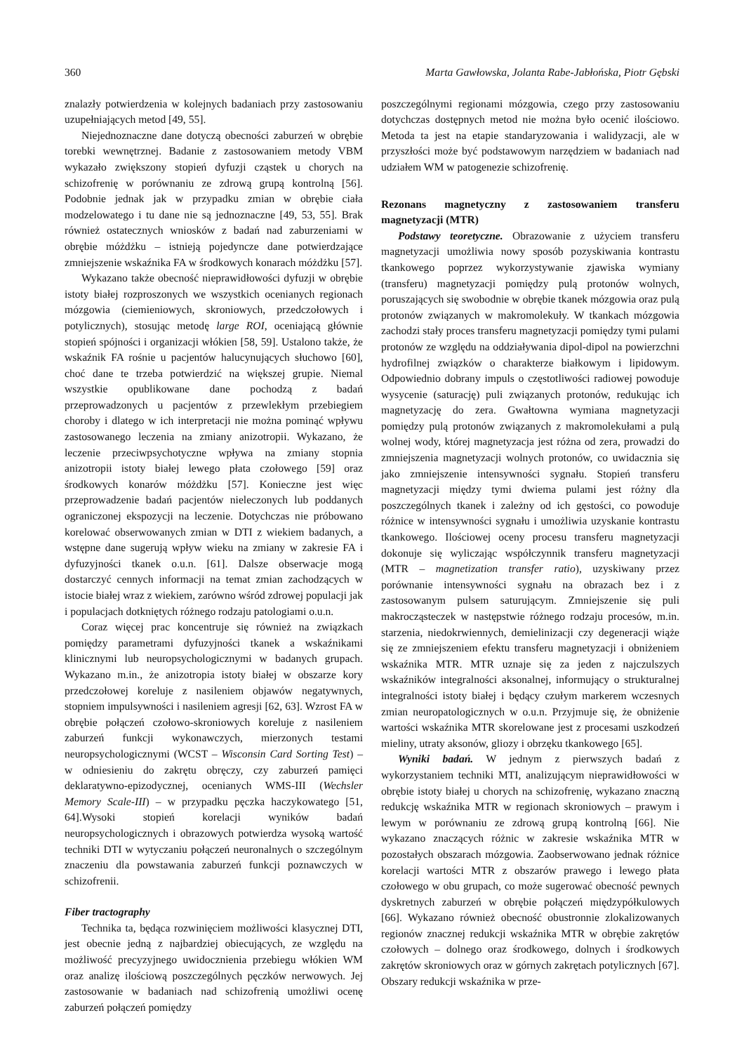360 Marta Gawłowska, Jolanta Rabe-Jabłońska, Piotr Gębski
znalazły potwierdzenia w kolejnych badaniach przy zastosowaniu uzupełniających metod [49, 55].
Niejednoznaczne dane dotyczą obecności zaburzeń w obrębie torebki wewnętrznej. Badanie z zastosowaniem metody VBM wykazało zwiększony stopień dyfuzji cząstek u chorych na schizofrenię w porównaniu ze zdrową grupą kontrolną [56]. Podobnie jednak jak w przypadku zmian w obrębie ciała modzelowatego i tu dane nie są jednoznaczne [49, 53, 55]. Brak również ostatecznych wniosków z badań nad zaburzeniami w obrębie móżdżku – istnieją pojedyncze dane potwierdzające zmniejszenie wskaźnika FA w środkowych konarach móżdżku [57].
Wykazano także obecność nieprawidłowości dyfuzji w obrębie istoty białej rozproszonych we wszystkich ocenianych regionach mózgowia (ciemieniowych, skroniowych, przedczołowych i potylicznych), stosując metodę large ROI, oceniającą głównie stopień spójności i organizacji włókien [58, 59]. Ustalono także, że wskaźnik FA rośnie u pacjentów halucynujących słuchowo [60], choć dane te trzeba potwierdzić na większej grupie. Niemal wszystkie opublikowane dane pochodzą z badań przeprowadzonych u pacjentów z przewlekłym przebiegiem choroby i dlatego w ich interpretacji nie można pominąć wpływu zastosowanego leczenia na zmiany anizotropii. Wykazano, że leczenie przeciwpsychotyczne wpływa na zmiany stopnia anizotropii istoty białej lewego płata czołowego [59] oraz środkowych konarów móżdżku [57]. Konieczne jest więc przeprowadzenie badań pacjentów nieleczonych lub poddanych ograniczonej ekspozycji na leczenie. Dotychczas nie próbowano korelować obserwowanych zmian w DTI z wiekiem badanych, a wstępne dane sugerują wpływ wieku na zmiany w zakresie FA i dyfuzyjności tkanek o.u.n. [61]. Dalsze obserwacje mogą dostarczyć cennych informacji na temat zmian zachodzących w istocie białej wraz z wiekiem, zarówno wśród zdrowej populacji jak i populacjach dotkniętych różnego rodzaju patologiami o.u.n.
Coraz więcej prac koncentruje się również na związkach pomiędzy parametrami dyfuzyjności tkanek a wskaźnikami klinicznymi lub neuropsychologicznymi w badanych grupach. Wykazano m.in., że anizotropia istoty białej w obszarze kory przedczołowej koreluje z nasileniem objawów negatywnych, stopniem impulsywności i nasileniem agresji [62, 63]. Wzrost FA w obrębie połączeń czołowo-skroniowych koreluje z nasileniem zaburzeń funkcji wykonawczych, mierzonych testami neuropsychologicznymi (WCST – Wisconsin Card Sorting Test) – w odniesieniu do zakrętu obręczy, czy zaburzeń pamięci deklaratywno-epizodycznej, ocenianych WMS-III (Wechsler Memory Scale-III) – w przypadku pęczka haczykowatego [51, 64].Wysoki stopień korelacji wyników badań neuropsychologicznych i obrazowych potwierdza wysoką wartość techniki DTI w wytyczaniu połączeń neuronalnych o szczególnym znaczeniu dla powstawania zaburzeń funkcji poznawczych w schizofrenii.
Fiber tractography
Technika ta, będąca rozwinięciem możliwości klasycznej DTI, jest obecnie jedną z najbardziej obiecujących, ze względu na możliwość precyzyjnego uwidocznienia przebiegu włókien WM oraz analizę ilościową poszczególnych pęczków nerwowych. Jej zastosowanie w badaniach nad schizofrenią umożliwi ocenę zaburzeń połączeń pomiędzy
poszczególnymi regionami mózgowia, czego przy zastosowaniu dotychczas dostępnych metod nie można było ocenić ilościowo. Metoda ta jest na etapie standaryzowania i walidyzacji, ale w przyszłości może być podstawowym narzędziem w badaniach nad udziałem WM w patogenezie schizofrenię.
Rezonans magnetyczny z zastosowaniem transferu magnetyzacji (MTR)
Podstawy teoretyczne. Obrazowanie z użyciem transferu magnetyzacji umożliwia nowy sposób pozyskiwania kontrastu tkankowego poprzez wykorzystywanie zjawiska wymiany (transferu) magnetyzacji pomiędzy pulą protonów wolnych, poruszających się swobodnie w obrębie tkanek mózgowia oraz pulą protonów związanych w makromolekuły. W tkankach mózgowia zachodzi stały proces transferu magnetyzacji pomiędzy tymi pulami protonów ze względu na oddziaływania dipol-dipol na powierzchni hydrofilnej związków o charakterze białkowym i lipidowym. Odpowiednio dobrany impuls o częstotliwości radiowej powoduje wysycenie (saturację) puli związanych protonów, redukując ich magnetyzację do zera. Gwałtowna wymiana magnetyzacji pomiędzy pulą protonów związanych z makromolekułami a pulą wolnej wody, której magnetyzacja jest różna od zera, prowadzi do zmniejszenia magnetyzacji wolnych protonów, co uwidacznia się jako zmniejszenie intensywności sygnału. Stopień transferu magnetyzacji między tymi dwiema pulami jest różny dla poszczególnych tkanek i zależny od ich gęstości, co powoduje różnice w intensywności sygnału i umożliwia uzyskanie kontrastu tkankowego. Ilościowej oceny procesu transferu magnetyzacji dokonuje się wyliczając współczynnik transferu magnetyzacji (MTR – magnetization transfer ratio), uzyskiwany przez porównanie intensywności sygnału na obrazach bez i z zastosowanym pulsem saturującym. Zmniejszenie się puli makrocząsteczek w następstwie różnego rodzaju procesów, m.in. starzenia, niedokrwiennych, demielinizacji czy degeneracji wiąże się ze zmniejszeniem efektu transferu magnetyzacji i obniżeniem wskaźnika MTR. MTR uznaje się za jeden z najczulszych wskaźników integralności aksonalnej, informujący o strukturalnej integralności istoty białej i będący czułym markerem wczesnych zmian neuropatologicznych w o.u.n. Przyjmuje się, że obniżenie wartości wskaźnika MTR skorelowane jest z procesami uszkodzeń mieliny, utraty aksonów, gliozy i obrzęku tkankowego [65].
Wyniki badań. W jednym z pierwszych badań z wykorzystaniem techniki MTI, analizującym nieprawidłowości w obrębie istoty białej u chorych na schizofrenię, wykazano znaczną redukcję wskaźnika MTR w regionach skroniowych – prawym i lewym w porównaniu ze zdrową grupą kontrolną [66]. Nie wykazano znaczących różnic w zakresie wskaźnika MTR w pozostałych obszarach mózgowia. Zaobserwowano jednak różnice korelacji wartości MTR z obszarów prawego i lewego płata czołowego w obu grupach, co może sugerować obecność pewnych dyskretnych zaburzeń w obrębie połączeń międzypółkulowych [66]. Wykazano również obecność obustronnie zlokalizowanych regionów znacznej redukcji wskaźnika MTR w obrębie zakrętów czołowych – dolnego oraz środkowego, dolnych i środkowych zakrętów skroniowych oraz w górnych zakrętach potylicznych [67]. Obszary redukcji wskaźnika w prze-